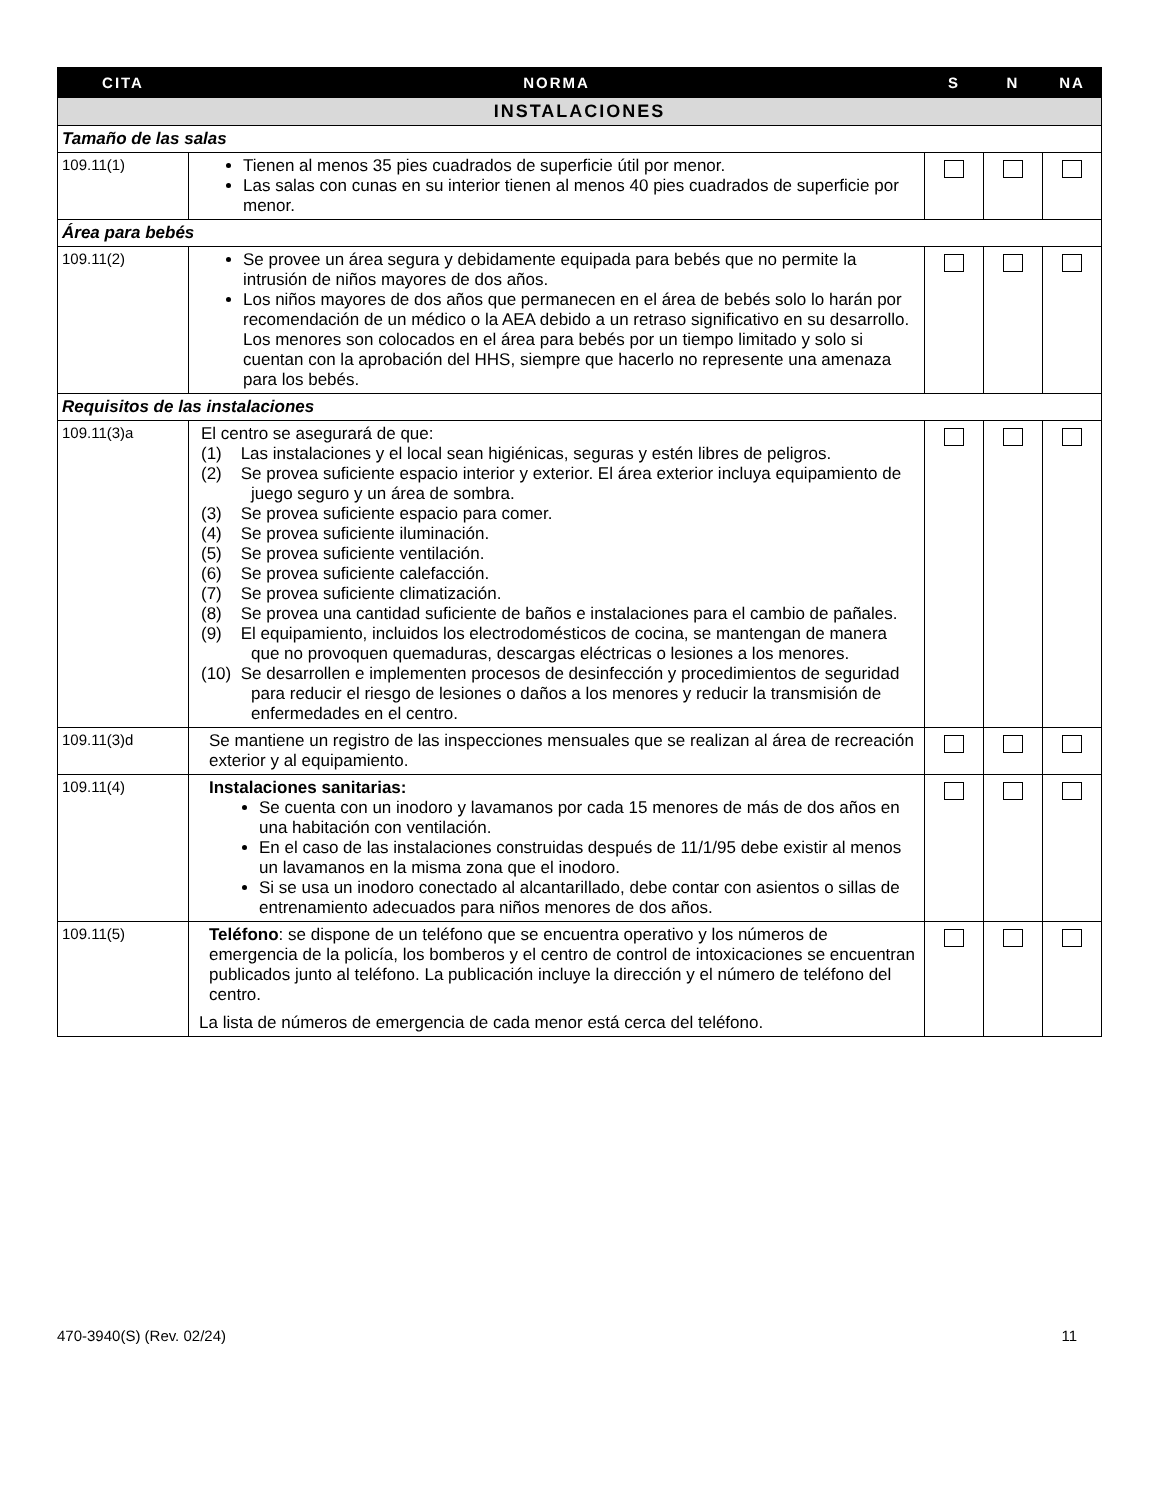| CITA | NORMA | S | N | NA |
| --- | --- | --- | --- | --- |
| INSTALACIONES | | | | |
| Tamaño de las salas | | | | |
| 109.11(1) | Tienen al menos 35 pies cuadrados de superficie útil por menor. Las salas con cunas en su interior tienen al menos 40 pies cuadrados de superficie por menor. | | | |
| Área para bebés | | | | |
| 109.11(2) | Se provee un área segura y debidamente equipada para bebés que no permite la intrusión de niños mayores de dos años. Los niños mayores de dos años que permanecen en el área de bebés solo lo harán por recomendación de un médico o la AEA debido a un retraso significativo en su desarrollo. Los menores son colocados en el área para bebés por un tiempo limitado y solo si cuentan con la aprobación del HHS, siempre que hacerlo no represente una amenaza para los bebés. | | | |
| Requisitos de las instalaciones | | | | |
| 109.11(3)a | El centro se asegurará de que: (1) Las instalaciones y el local sean higiénicas, seguras y estén libres de peligros. (2) Se provea suficiente espacio interior y exterior. El área exterior incluya equipamiento de juego seguro y un área de sombra. (3) Se provea suficiente espacio para comer. (4) Se provea suficiente iluminación. (5) Se provea suficiente ventilación. (6) Se provea suficiente calefacción. (7) Se provea suficiente climatización. (8) Se provea una cantidad suficiente de baños e instalaciones para el cambio de pañales. (9) El equipamiento, incluidos los electrodomésticos de cocina, se mantengan de manera que no provoquen quemaduras, descargas eléctricas o lesiones a los menores. (10) Se desarrollen e implementen procesos de desinfección y procedimientos de seguridad para reducir el riesgo de lesiones o daños a los menores y reducir la transmisión de enfermedades en el centro. | | | |
| 109.11(3)d | Se mantiene un registro de las inspecciones mensuales que se realizan al área de recreación exterior y al equipamiento. | | | |
| 109.11(4) | Instalaciones sanitarias: Se cuenta con un inodoro y lavamanos por cada 15 menores de más de dos años en una habitación con ventilación. En el caso de las instalaciones construidas después de 11/1/95 debe existir al menos un lavamanos en la misma zona que el inodoro. Si se usa un inodoro conectado al alcantarillado, debe contar con asientos o sillas de entrenamiento adecuados para niños menores de dos años. | | | |
| 109.11(5) | Teléfono : se dispone de un teléfono que se encuentra operativo y los números de emergencia de la policía, los bomberos y el centro de control de intoxicaciones se encuentran publicados junto al teléfono. La publicación incluye la dirección y el número de teléfono del centro. La lista de números de emergencia de cada menor está cerca del teléfono. | | | |
470-3940(S) (Rev. 02/24) 11